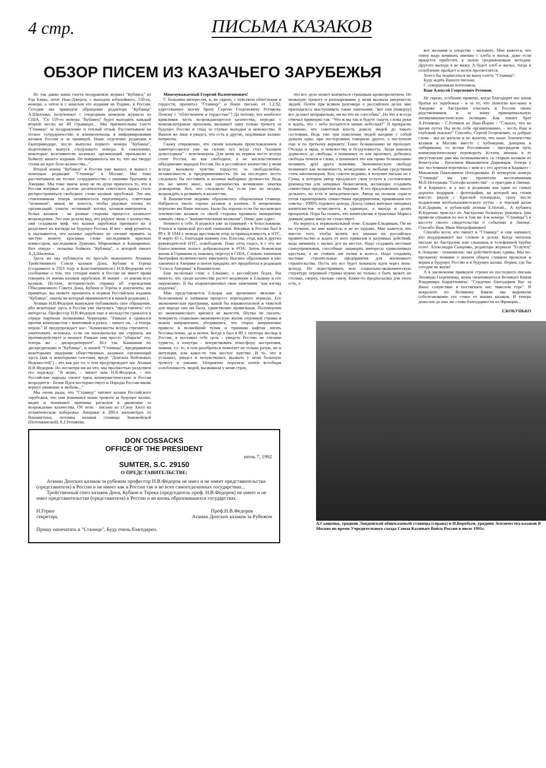4 стр.
ПИСЬМА КАЗАКОВ
ОБЗОР ПИСЕМ ИЗ КАЗАЧЬЕГО ЗАРУБЕЖЬЯ
Не так давно наша газета поздравляла журнал "Кубанец" из Рэд Бэнка, штат Нью-Джерси, с выходом юбилейного, 150-го, номера, а затем и с началом его издания на Родине, в России. Сегодня мы приведем обращение редактора "Кубанца" А.Шиленка, полученное с очередным номером журнала из США. "Со 159-го номера "Кубанец" будет выходить каждый второй месяц на 40 страницах... Мы признательны газете "Станица" за поздравление и теплый отзыв. Рассчитываем на тесное сотрудничество и взаимопомощь в информировании казаков России и за границей. Наше отделение редакции в Екатеринодаре, после выпуска первого номера "Кубанца", подготовило выпуск следующего номера. К сожалению, некоторые возглавители казачьих организаций призывали к бойкоту нашего издания. Не понравилось им то, что мы твердо стоим на идее бело-казачества..."
Второй номер "Кубанца" в России уже вышел, и вышел с помощью редакции "Станицы" в Москве. Мы тоже рассчитываем на тесное сотрудничество с нашими братьями в Америке. Мы тоже знаем, кому не по душе пришлось то, что в России впервые за долгие десятилетия советского мрака стало распространяться свободное слово казаков зарубежья. Это им, ставленникам теперь затаившегося партаппарата, советским "атаманам", никак не хочется, чтобы рядовые члены их организаций узнали истинный взгляд казаков-эмигрантов - белых казаков - на разные стороны процесса казачьего возрождения. Это они делали вид, что радеют лишь о казачестве; они создавали миф, что казаки зарубежья признают их и разделяют их взгляды на будущее России. И вот - миф рушится, и оказывается, что казачье зарубежье не спешит принять за чистую монету красивые слова наследников красных комиссаров, наследников Думенко, Мироновых и Кашириных. Вот откуда - попытка бойкота "Кубанца", о которой пишет А.Д.Шиленок.
Здесь же мы публикуем по просьбе нынешнего Атамана Тройственного Союза казаков Дона, Кубани и Терека (созданного в 1921 году в Константинополе) Н.В.Федорова его сообщение о том, что сегодня никто в России не имеет права говорить от имени казаков зарубежья. И значит - от имени всех казаков. (Кстати, историческую справку об учреждении Объединенного Совета Дона, Кубани и Терека и документы, им принятые, вы можете прочитать в первом Российском издании "Кубанца", заказы на который принимаются в нашей редакции.)
Атаман Н.В.Федоров вынужден публиковать свое обращение, ибо некоторые здесь в России уже пытались "представлять" его интересы. Профессор Н.В.Федоров еще в молодости сражался в отряде партизан полковника Чернецова. "Раньше я сражался против коммунистов с винтовкой в руках, - пишет он, - а теперь пером." И предупреждает нас: "Коммунисты всегда стремятся - уничтожить человека, если он маломальски им страшен, им противодействует и мешает. Раньше они просто "убирали" его, теперь же - дискредитируют". Все так. Кампания по дискредитации и "Кубанца", и нашей "Станицы", предпринятая некоторыми лидерами общественных казачьих организаций здесь (как и некоторыми газетами, вроде "Донских Войсковых Ведомостей") - это как раз то, о чем предупреждает нас Атаман Н.В.Федоров. Но несмотря ни на что, мы пролностью разделяем его надежду: "Я верю, - пишет нам Н.В.Федоров, - что Российские народы смоют грязь коммунистическую и Россия возродится - Белая Идея восторжествует и Народы России вновь вернут уважение и любовь..."
Мы очень рады, что "Станицу" читают казаки Российского зарубежья, что они понимают наши тревоги за будущее казака, видят и понимают причины расколов в движении за возрождение казачества. Об этом - письмо из г.Сноу Хилл на атлантическом побережье Америки в 200-х километрах от Вашингтона, потомка казаков станицы Зимовейской (Потемкинской) А.Г.Ретивова.
Многоуважаемый Георгий Валентинович!
С большим интересом, и, не скрою, с чувством облегчения и гордости, прочитал "Станицу" и Ваше письмо от 1.2.92, адресованное моему брату Сергею Георгиевичу Ретивову. Почему с "облегчением и гордостью"? Да потому, что наиболее крикливая часть возрождающегося казачества, нередко с номенклатурным прошлым, вызывает одну только тревогу за будущее России и стыд за глупые выходки и невежество. В Вашем же лице я увидел, что есть и другие, подлинные казаки-патриоты.
Скажу откровенно, что своим казачьим происхождением я заинтересовался уже на склоне лет, когда стал "казаком домоседным" - пенсионером. Для меня на первом месте всегда стоит Россия, но как свободное, а не насильственное объединение народов России. Но и российское казачество у меня всегда вызывало чувство гордости: за свободолюбие, независимость и предприимчивость. Не на последнее место следовало бы поставить и казачьи выборные должности. Ведь это же ничто иное, как органически возникшие зачатки демократии. Вот, что следовало бы, если уже не поздно, возрождать и развивать в казачестве.
В Вашингтоне недавно образовалась общеказачья станица. Набралось около сорока казаков и казачек. Я непременно перешлю им Ваше письмо. Было бы хорошо если бы московское землячество казаков со своей стороны проявило инициативу завязать связь с "вашингтонскими казаками". Ниже даю адрес.
Немного о себе. Я родился уже за границей - в Чехословакии. Учился в пражской русской гимназии. Впервые в России был в 89 г. В 1944 г. немцы арестовали отца за принадлежность к НТС. В марте 45 г., благодаря нажиму ген. Власова, отца, как и других руководителей НТС, освободили. Пока отец сидел, я с его же благословения пошел добровольцем в РОА. Затем беженская жизнь в Германии и, наконец, переезд в США. Словом, типичная биография политического эмигранта. Высшее образование я уже закончил в Америке и почти тридцать лет проработал в редакции "Голоса Америки" в Вашингтоне.
Еще несколько слов: о Ельцине, о российских бедах. Вы пишете, что среди казачества растет недоверие к Ельцину и его окружению. Я бы охарактеризовал свои замечания "как взгляд издалека".
Мне представляется Ельцин как временное явление в болезненном и затяжном процессе переходного периода. Его экономическая программа, какой бы взрывоопасной и тяжелой для народа она ни была, единственно правильная. Полумерами из экономического кризиса не вылезти. Шутка ли сказать: повернуть социально-экономическую жизнь огромной страны в новом направлении, убедившись, что старое направление привело в полнейший тупик и тришкин кафтан латать бессмысленно, да и нечем. Когда я был в 89 г. полтора месяца в России, я поставил себе цель - увидеть Россию не глазами туриста, а изнутри - почувствовать атмосферу, настроения, чаяния, т.е. то, в чем разобраться помогает не только разум, но и интуиция, или какое-то там шестое чувство. И то, что я услышал, увидел и почувствовал, вызвало у меня большую тревогу и уныние. Неприятно поразила почти всеобщая озлобленность людей, вызвавшая у меня страх,
что все дело может кончиться страшным кровопролитием. Не меньшую тревогу и разочарование у меня вызвала инертность людей. Почти при всяком разговоре о российских делах мне приходилось выслушивать такие замечания: "вот они (наверху) все делают неправильно, ни на что не способны". На что я всегда отвечал примерно так: "Что ж вы так и будете сидеть сложа руки и ждать, что с неба посыпется манна небесная?" Я прекрасно понимаю, что советская власть довела людей до такого состояния. Ведь уже три поколения людей наедине с собой думали одно, при посторонних говорили другое, а поступали еще и по третьему варианту. Такое безнаказанно не проходит. Отсюда и мрак, и невежество и бездуховность. Люди наконец дорвались до свободы, а понимают ее как произвол, добились свободы печати и слова, а понимают это как право безнаказанно поливать друг друга помоями. Экономическую свободу понимают как возможность немедленно и любыми средствами стать миллионером. Вот, совсем недавно, я получил письмо из г. Сумы, в котором автор предлагает свои услуги в составлении руководства для западных бизнесменов, желающих создавать совместные предприятия на Украине. В его предложениях много дельного, но есть и анекдотическое. Автор на полном серьезе готов гарантировать совместным предприятиям, принявшим его советы - 1000% годового дохода. Доход самых матерых западных капиталистов исчисляется в единицах, а иногда и долях процентов. Пора бы понять, что капитализма в трактовке Маркса давным давно нигде не существует.
Но вернусь к первоначальной теме. Ельцин-Ельциным. Он не из лучших, но мне кажется, и не из худших. Мне кажется, что вместо того, чтобы валить все шишки на российское правительство и ждать от него приказов и разумных действий, надо начинать с малых дел на местах. Надо создавать местные самоуправления, способные защищать интересы единоличных крестьян, а не ставить им палки в колеса. Надо создавать частные строительные предприятия для жилищного строительства. Пусть это все будет поначалу идти через пень-колоду. Но перестраивать всю социально-экономическую структуру огромной страны нужно не только, а быть может, не столько, сверху, сколько снизу. Какие-то предпосылки для этого есть, а
DON COSSACKS
OFFICE OF THE PRESIDENT
июль 7, 1992
SUMTER, S.C. 29150
О ПРЕДСТАВИТЕЛЬСТВЕ:
Атаман Донских казаков за рубежом профессор Н.В.Федоров не имел и не имеет представительства (представителя) в России и не имеет как в России так и во всех самоотделенных государствах...
Тройственный союз казаков Дона, Кубани и Терека (председатель проф. Н.В.Федоров) не имеет и не имел представительства (представителя) в России и во вновь образовавшихся государствах.
Н.Горин
секретарь
Проф.Н.В.Федоров
Атаман Донских казаков за Рубежом
Прошу напечатать в "Станице". Буду очень благодарен.
вот желания и упорства - маловато. Мне кажется, что снизу надо начинать именно с хлеба и жилья, даже если придется прибегать к почти средневековым методам. Другого выхода я не вижу. А будет хлеб и жилье, тогда и озлобление пройдет и мозги просветлятся.
Хотел бы подписаться на вашу газету "Станица".
Буду ждать Вашего письма.
С совершенным почтением,
Ваш Алексей Георгиевич Ретивов.
Не скрою, особенно приятно, когда благодарят нас наши братья из зарубежья - и за то, что помогли кое-кому в Америке и Австралии отыскать в России своих родственников, и за нашу принципиальную антикоммунистическую позицию. Как пишет брат А.Ретивова - С.Ретивов из Нью-Йорка - "Слыхал, что во время путча Вы вели себя организованно, - честь Вам и глубокий поклон!" Спасибо, Сергей Георгиевич, за добрые слова - мы не жалели и не жалеем, что наше Землячество казаков в Москве вместе с кубанцами, донцами и сибиряками, со всеми Россиянами - преградили путь коммунистическому перевороту. Кстати, именно в те августовские дни мы познакомились со старым казаком из Венесуэлы - Василием Ивановичем Даркиным. Теперь у нас постоянная переписка с ним и с его другом в Каракасе - Михаилом Павловичем Негодновым. В четвертом номере "Станицы" вы уже прочитали воспоминания М.П.Негоднова "Голгофа казачества" - о трагедии в Лиенце. И в Каракасе, и у нас в редакции как один из самых дорогих подарков - фотография, на которой мы стоим вместе: рядом с Красной площадью, сразу после подавления необольшевистского путча - и терский казак В.И.Даркин, и кубанский атаман Е.Ногай... А кубанец И.Куренко прислал из Австралии большую рукопись (мы привели отрывок из нее в том же 4-м номере "Станицы") и кассету своего свидетельства о событиях в Лиенце. Спасибо Вам, Иван Митрофанович!
Спасибо всем, кто пишет в "Станицу" и еще напишет, кто поддерживает нас словом и делом. Когда читаешь письмо из Австралии или слышишь в телефонной трубке голос Александра Сыщенко, редактора журнала "Есаулец" в Лондоне - понимаешь: мы действительно едины. Мы по-прежнему помним о нашем общем славном прошлом и верим в будущее России и в будущее казака. Верим, где бы сегодня не жили!
А в заключение приведем строки из последнего письма Леониды Георгиевны, жены скончавшегося Великого Князя Владимира Кирилловича: "Сердечно благодарим Вас за Ваше сочувствие в постигшем нас тяжелом горе". В некрологе по Великому Князю мы выражали соболезнование его семье от наших казаков. И теперь доносим до них же слова благодарности из Франции...
Г.КОКУНЬКО
А.Сыщенко, урядник Лондонской общеказачьей станицы (справа) и И.Воробьев, урядник Землячества казаков В Москве во время Учредительного съезда Союза Казачьих Войск России в июле 1991г.